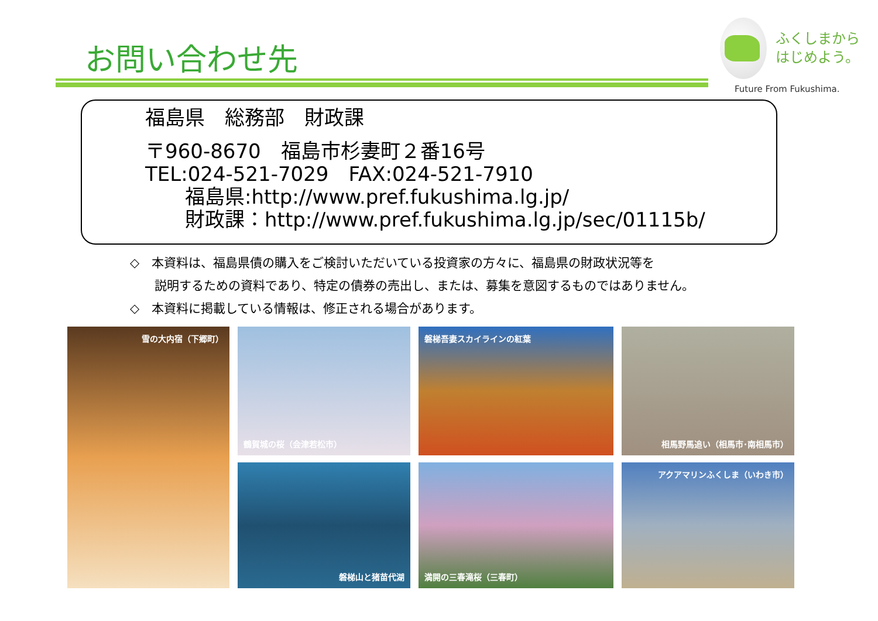お問い合わせ先
ふくしまから
はじめよう。
Future From Fukushima.
福島県　総務部　財政課
〒960-8670　福島市杉妻町２番16号
TEL:024-521-7029　FAX:024-521-7910
　　福島県:http://www.pref.fukushima.lg.jp/
　　財政課：http://www.pref.fukushima.lg.jp/sec/01115b/
◇　本資料は、福島県債の購入をご検討いただいている投資家の方々に、福島県の財政状況等を
　　説明するための資料であり、特定の債券の売出し、または、募集を意図するものではありません。
◇　本資料に掲載している情報は、修正される場合があります。
雪の大内宿（下郷町）
鶴賀城の桜（会津若松市）
磐梯吾妻スカイラインの紅葉
相馬野馬追い（相馬市･南相馬市）
磐梯山と猪苗代湖
満開の三春滝桜（三春町）
アクアマリンふくしま（いわき市）